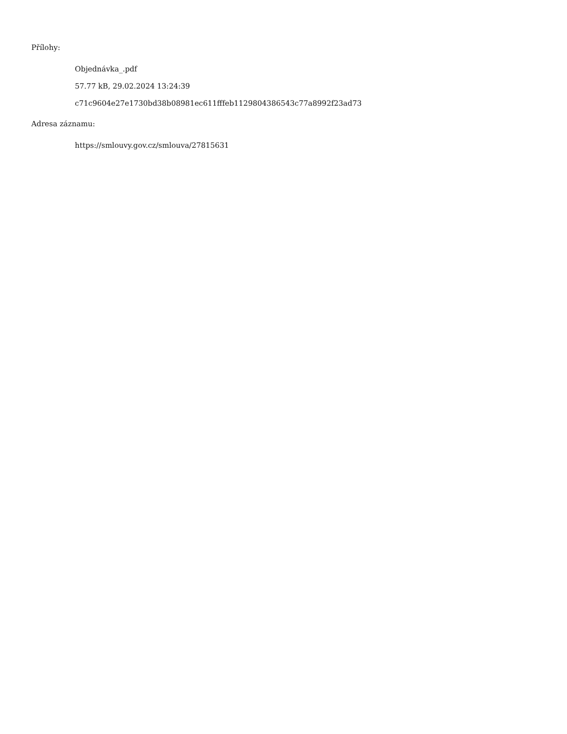Přílohy:
Objednávka_.pdf
57.77 kB, 29.02.2024 13:24:39
c71c9604e27e1730bd38b08981ec611fffeb1129804386543c77a8992f23ad73
Adresa záznamu:
https://smlouvy.gov.cz/smlouva/27815631